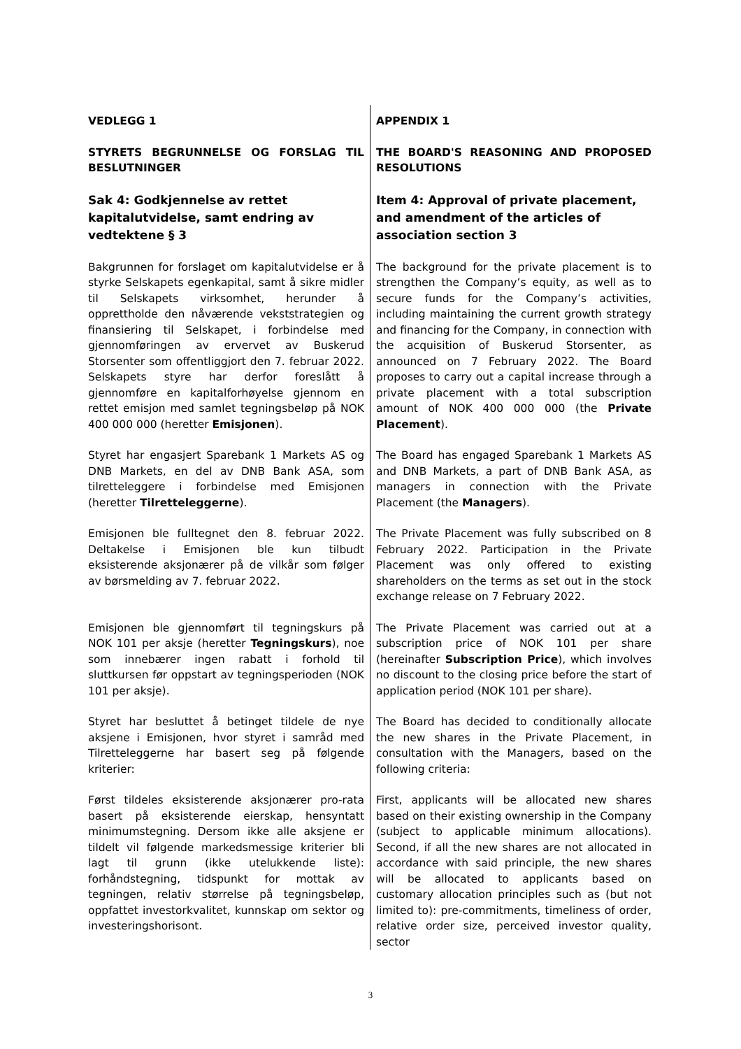| VEDLEGG 1 | APPENDIX 1 |
| STYRETS BEGRUNNELSE OG FORSLAG TIL BESLUTNINGER | THE BOARD'S REASONING AND PROPOSED RESOLUTIONS |
| Sak 4: Godkjennelse av rettet kapitalutvidelse, samt endring av vedtektene § 3 | Item 4: Approval of private placement, and amendment of the articles of association section 3 |
| Bakgrunnen for forslaget om kapitalutvidelse er å styrke Selskapets egenkapital, samt å sikre midler til Selskapets virksomhet, herunder å opprettholde den nåværende vekststrategien og finansiering til Selskapet, i forbindelse med gjennomføringen av ervervet av Buskerud Storsenter som offentliggjort den 7. februar 2022. Selskapets styre har derfor foreslått å gjennomføre en kapitalforhøyelse gjennom en rettet emisjon med samlet tegningsbeløp på NOK 400 000 000 (heretter Emisjonen ). | The background for the private placement is to strengthen the Company’s equity, as well as to secure funds for the Company’s activities, including maintaining the current growth strategy and financing for the Company, in connection with the acquisition of Buskerud Storsenter, as announced on 7 February 2022. The Board proposes to carry out a capital increase through a private placement with a total subscription amount of NOK 400 000 000 (the Private Placement ). |
| Styret har engasjert Sparebank 1 Markets AS og DNB Markets, en del av DNB Bank ASA, som tilretteleggere i forbindelse med Emisjonen (heretter Tilretteleggerne ). | The Board has engaged Sparebank 1 Markets AS and DNB Markets, a part of DNB Bank ASA, as managers in connection with the Private Placement (the Managers ). |
| Emisjonen ble fulltegnet den 8. februar 2022. Deltakelse i Emisjonen ble kun tilbudt eksisterende aksjonærer på de vilkår som følger av børsmelding av 7. februar 2022. | The Private Placement was fully subscribed on 8 February 2022. Participation in the Private Placement was only offered to existing shareholders on the terms as set out in the stock exchange release on 7 February 2022. |
| Emisjonen ble gjennomført til tegningskurs på NOK 101 per aksje (heretter Tegningskurs ), noe som innebærer ingen rabatt i forhold til sluttkursen før oppstart av tegningsperioden (NOK 101 per aksje). | The Private Placement was carried out at a subscription price of NOK 101 per share (hereinafter Subscription Price ), which involves no discount to the closing price before the start of application period (NOK 101 per share). |
| Styret har besluttet å betinget tildele de nye aksjene i Emisjonen, hvor styret i samråd med Tilretteleggerne har basert seg på følgende kriterier: | The Board has decided to conditionally allocate the new shares in the Private Placement, in consultation with the Managers, based on the following criteria: |
| Først tildeles eksisterende aksjonærer pro-rata basert på eksisterende eierskap, hensyntatt minimumstegning. Dersom ikke alle aksjene er tildelt vil følgende markedsmessige kriterier bli lagt til grunn (ikke utelukkende liste): forhåndstegning, tidspunkt for mottak av tegningen, relativ størrelse på tegningsbeløp, oppfattet investorkvalitet, kunnskap om sektor og investeringshorisont. | First, applicants will be allocated new shares based on their existing ownership in the Company (subject to applicable minimum allocations). Second, if all the new shares are not allocated in accordance with said principle, the new shares will be allocated to applicants based on customary allocation principles such as (but not limited to): pre-commitments, timeliness of order, relative order size, perceived investor quality, sector |
3